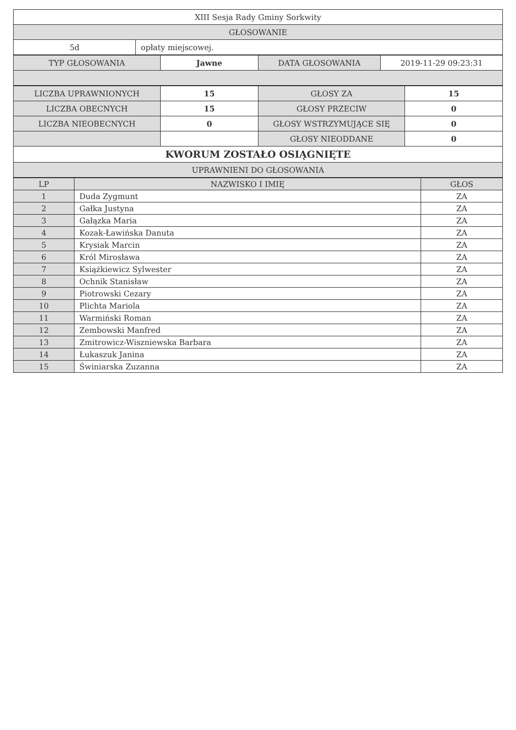| XIII Sesja Rady Gminy Sorkwity | |
| GŁOSOWANIE | |
| 5d | opłaty miejscowej. |
| TYP GŁOSOWANIA | Jawne | DATA GŁOSOWANIA | 2019-11-29 09:23:31 |
| LICZBA UPRAWNIONYCH | 15 | GŁOSY ZA | 15 |
| LICZBA OBECNYCH | 15 | GŁOSY PRZECIW | 0 |
| LICZBA NIEOBECNYCH | 0 | GŁOSY WSTRZYMUJĄCE SIĘ | 0 |
| | | GŁOSY NIEODDANE | 0 |
| KWORUM ZOSTAŁO OSIĄGNIĘTE | | | |
| UPRAWNIENI DO GŁOSOWANIA | | | |
| LP | NAZWISKO I IMIĘ | GŁOS |
| --- | --- | --- |
| 1 | Duda Zygmunt | ZA |
| 2 | Gałka Justyna | ZA |
| 3 | Gałązka Maria | ZA |
| 4 | Kozak-Ławińska Danuta | ZA |
| 5 | Krysiak Marcin | ZA |
| 6 | Król Mirosława | ZA |
| 7 | Książkiewicz Sylwester | ZA |
| 8 | Ochnik Stanisław | ZA |
| 9 | Piotrowski Cezary | ZA |
| 10 | Plichta Mariola | ZA |
| 11 | Warmiński Roman | ZA |
| 12 | Zembowski Manfred | ZA |
| 13 | Zmitrowicz-Wiszniewska Barbara | ZA |
| 14 | Łukaszuk Janina | ZA |
| 15 | Świniarska Zuzanna | ZA |